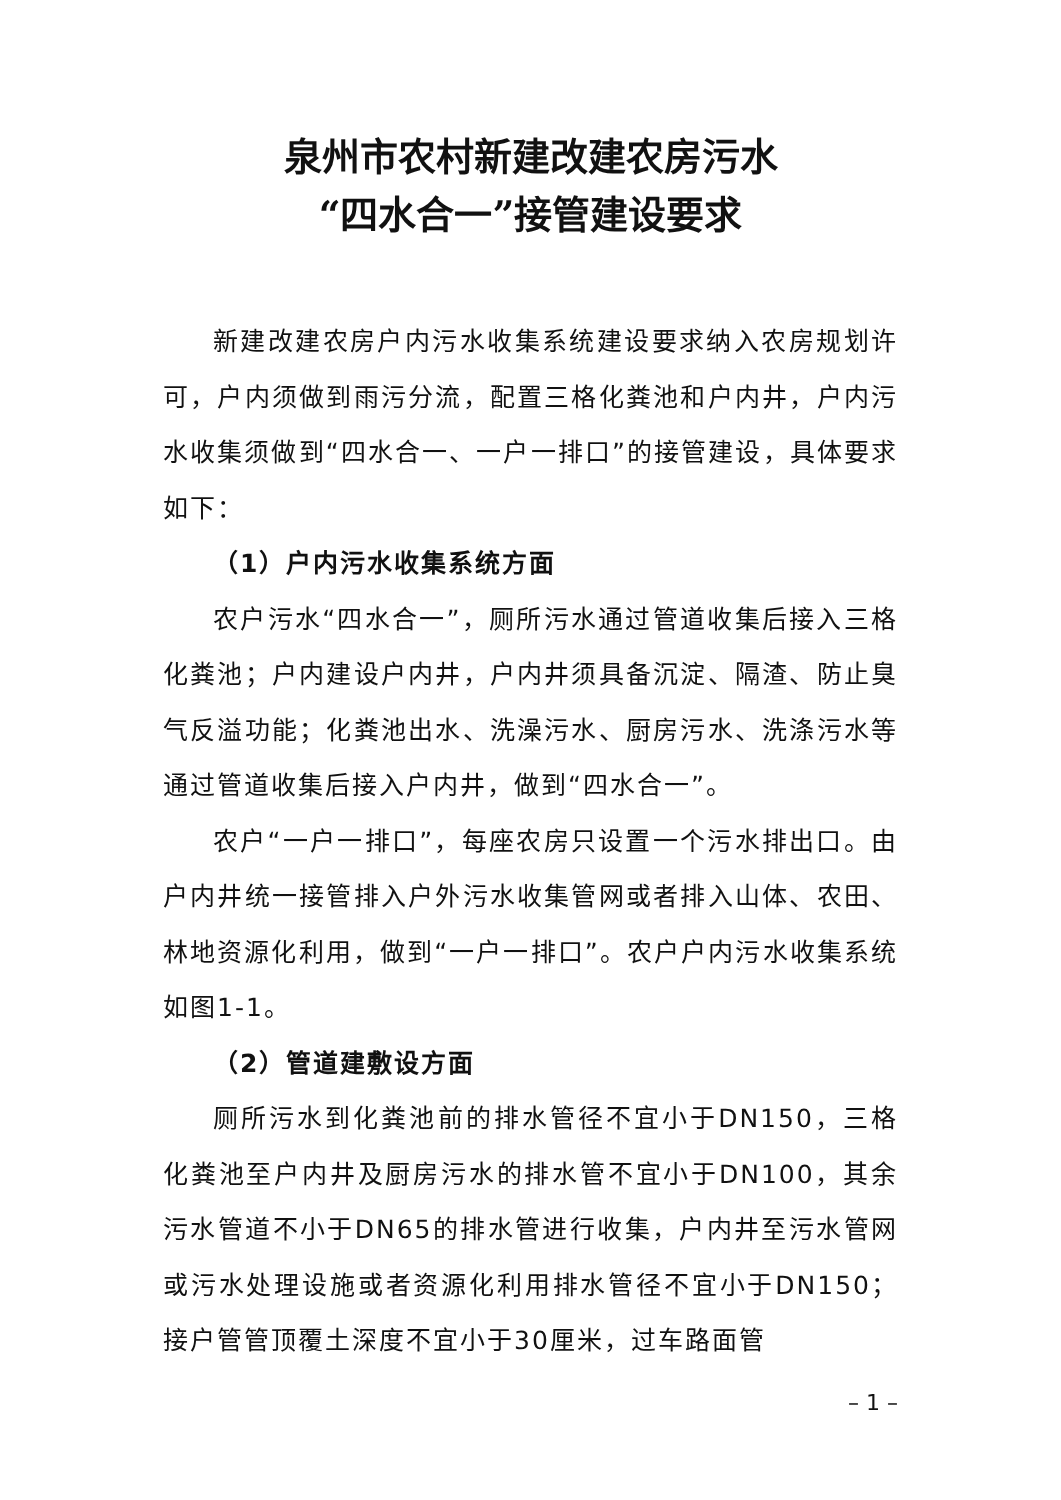泉州市农村新建改建农房污水
“四水合一”接管建设要求
新建改建农房户内污水收集系统建设要求纳入农房规划许可，户内须做到雨污分流，配置三格化粪池和户内井，户内污水收集须做到“四水合一、一户一排口”的接管建设，具体要求如下：
（1）户内污水收集系统方面
农户污水“四水合一”，厕所污水通过管道收集后接入三格化粪池；户内建设户内井，户内井须具备沉淀、隔渣、防止臭气反溢功能；化粪池出水、洗澡污水、厨房污水、洗涤污水等通过管道收集后接入户内井，做到“四水合一”。
农户“一户一排口”，每座农房只设置一个污水排出口。由户内井统一接管排入户外污水收集管网或者排入山体、农田、林地资源化利用，做到“一户一排口”。农户户内污水收集系统如图1-1。
（2）管道建敷设方面
厕所污水到化粪池前的排水管径不宜小于DN150，三格化粪池至户内井及厨房污水的排水管不宜小于DN100，其余污水管道不小于DN65的排水管进行收集，户内井至污水管网或污水处理设施或者资源化利用排水管径不宜小于DN150；接户管管顶覆土深度不宜小于30厘米，过车路面管
– 1 –